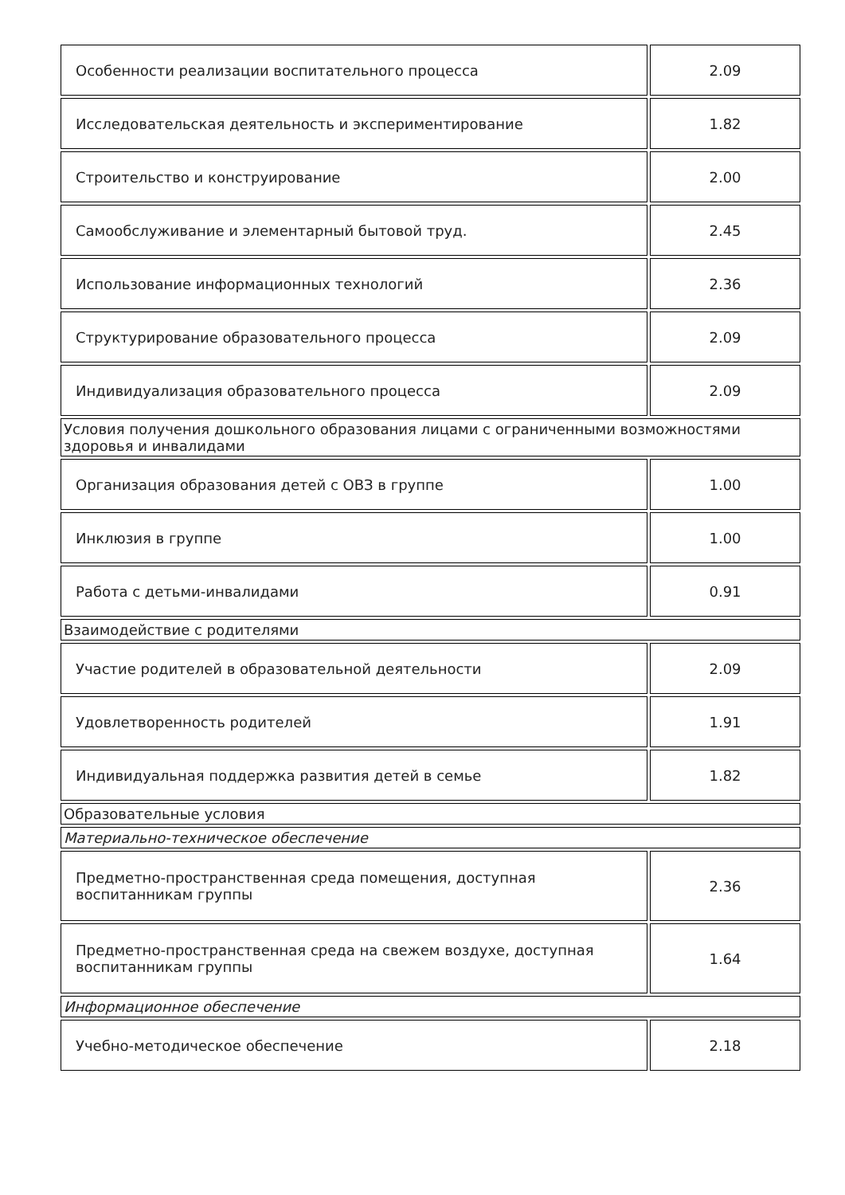| Особенности реализации воспитательного процесса | 2.09 |
| Исследовательская деятельность и экспериментирование | 1.82 |
| Строительство и конструирование | 2.00 |
| Самообслуживание и элементарный бытовой труд. | 2.45 |
| Использование информационных технологий | 2.36 |
| Структурирование образовательного процесса | 2.09 |
| Индивидуализация образовательного процесса | 2.09 |
| Условия получения дошкольного образования лицами с ограниченными возможностями здоровья и инвалидами | |
| Организация образования детей с ОВЗ в группе | 1.00 |
| Инклюзия в группе | 1.00 |
| Работа с детьми-инвалидами | 0.91 |
| Взаимодействие с родителями | |
| Участие родителей в образовательной деятельности | 2.09 |
| Удовлетворенность родителей | 1.91 |
| Индивидуальная поддержка развития детей в семье | 1.82 |
| Образовательные условия | |
| Материально-техническое обеспечение | |
| Предметно-пространственная среда помещения, доступная воспитанникам группы | 2.36 |
| Предметно-пространственная среда на свежем воздухе, доступная воспитанникам группы | 1.64 |
| Информационное обеспечение | |
| Учебно-методическое обеспечение | 2.18 |